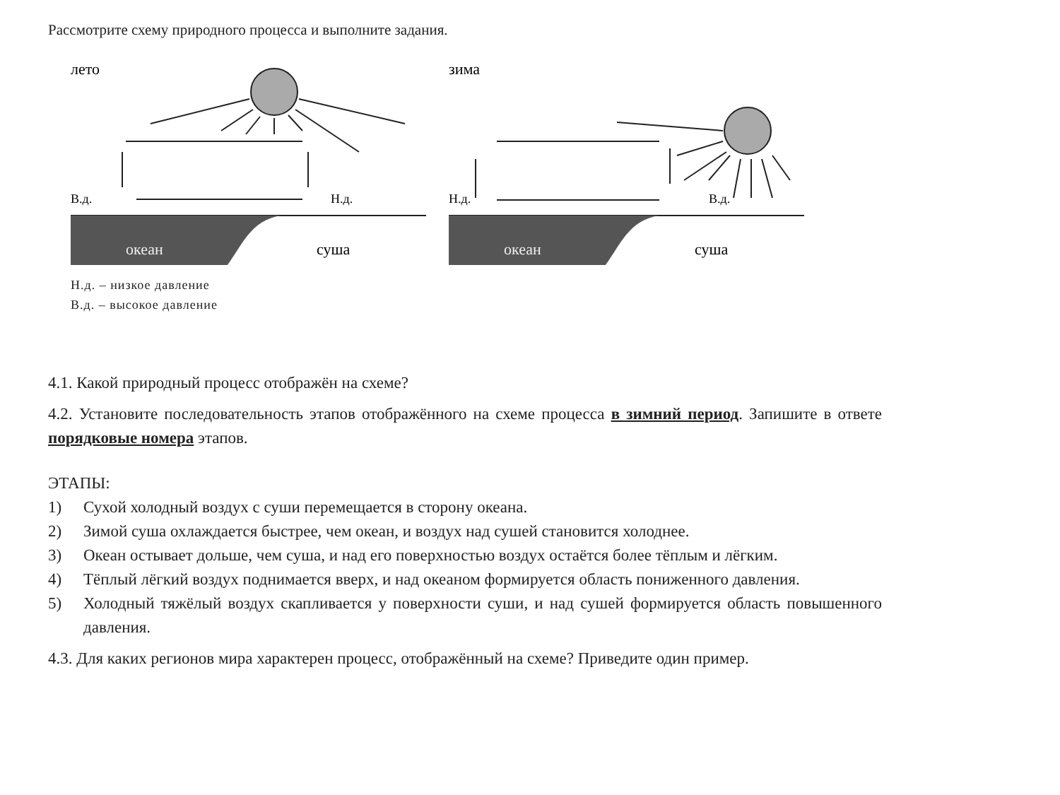Рассмотрите схему природного процесса и выполните задания.
лето
В.д.
Н.д.
океан
суша
зима
Н.д.
В.д.
океан
суша
Н.д. – низкое давление
В.д. – высокое давление
4.1. Какой природный процесс отображён на схеме?
4.2. Установите последовательность этапов отображённого на схеме процесса в зимний период. Запишите в ответе порядковые номера этапов.
ЭТАПЫ:
1) Сухой холодный воздух с суши перемещается в сторону океана.
2) Зимой суша охлаждается быстрее, чем океан, и воздух над сушей становится холоднее.
3) Океан остывает дольше, чем суша, и над его поверхностью воздух остаётся более тёплым и лёгким.
4) Тёплый лёгкий воздух поднимается вверх, и над океаном формируется область пониженного давления.
5) Холодный тяжёлый воздух скапливается у поверхности суши, и над сушей формируется область повышенного давления.
4.3. Для каких регионов мира характерен процесс, отображённый на схеме? Приведите один пример.